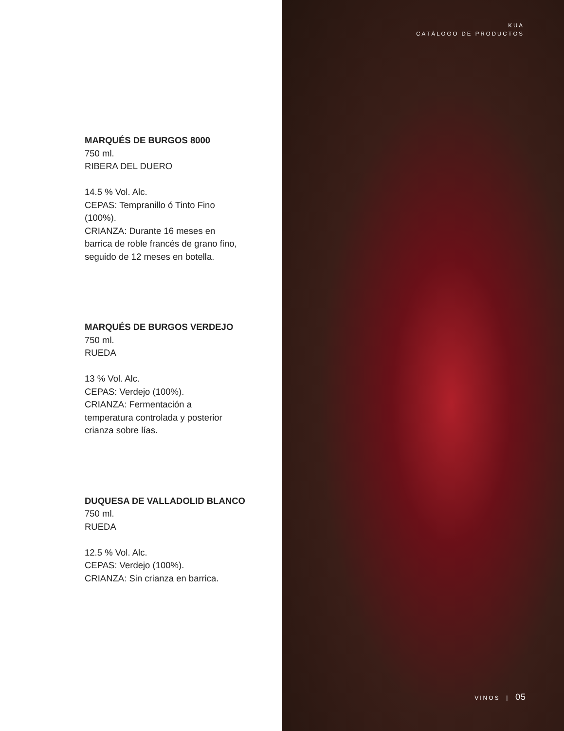MARQUÉS DE BURGOS 8000
750 ml.
RIBERA DEL DUERO
14.5 % Vol. Alc.
CEPAS: Tempranillo ó Tinto Fino
(100%).
CRIANZA: Durante 16 meses en
barrica de roble francés de grano fino,
seguido de 12 meses en botella.
MARQUÉS DE BURGOS VERDEJO
750 ml.
RUEDA
13 % Vol. Alc.
CEPAS: Verdejo (100%).
CRIANZA: Fermentación a
temperatura controlada y posterior
crianza sobre lías.
DUQUESA DE VALLADOLID BLANCO
750 ml.
RUEDA
12.5 % Vol. Alc.
CEPAS: Verdejo (100%).
CRIANZA: Sin crianza en barrica.
KUA
CATÁLOGO DE PRODUCTOS
VINOS | 05